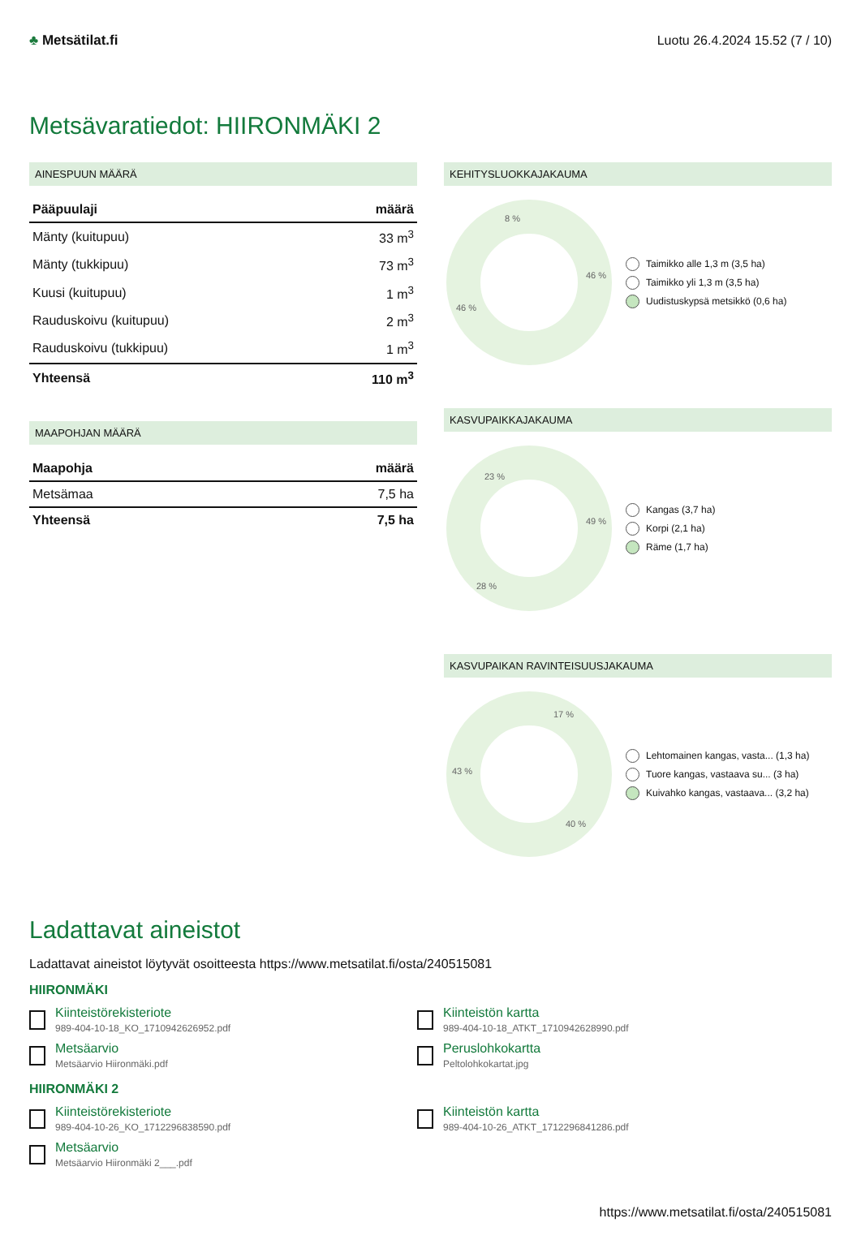♣ Metsätilat.fi Luotu 26.4.2024 15.52 (7 / 10)
Metsävaratiedot: HIIRONMÄKI 2
AINESPUUN MÄÄRÄ
| Pääpuulaji | määrä |
| --- | --- |
| Mänty (kuitupuu) | 33 m<sup>3</sup> |
| Mänty (tukkipuu) | 73 m<sup>3</sup> |
| Kuusi (kuitupuu) | 1 m<sup>3</sup> |
| Rauduskoivu (kuitupuu) | 2 m<sup>3</sup> |
| Rauduskoivu (tukkipuu) | 1 m<sup>3</sup> |
| Yhteensä | 110 m<sup>3</sup> |
MAAPOHJAN MÄÄRÄ
| Maapohja | määrä |
| --- | --- |
| Metsämaa | 7,5 ha |
| Yhteensä | 7,5 ha |
KEHITYSLUOKKAJAKAUMA
46 %
46 %
8 %
Taimikko alle 1,3 m (3,5 ha)
Taimikko yli 1,3 m (3,5 ha)
Uudistuskypsä metsikkö (0,6 ha)
KASVUPAIKKAJAKAUMA
49 %
28 %
23 %
Kangas (3,7 ha)
Korpi (2,1 ha)
Räme (1,7 ha)
KASVUPAIKAN RAVINTEISUUSJAKAUMA
17 %
40 %
43 %
Lehtomainen kangas, vasta... (1,3 ha)
Tuore kangas, vastaava su... (3 ha)
Kuivahko kangas, vastaava... (3,2 ha)
Ladattavat aineistot
Ladattavat aineistot löytyvät osoitteesta https://www.metsatilat.fi/osta/240515081
HIIRONMÄKI
Kiinteistörekisteriote
989-404-10-18_KO_1710942626952.pdf
Kiinteistön kartta
989-404-10-18_ATKT_1710942628990.pdf
Metsäarvio
Metsäarvio Hiironmäki.pdf
Peruslohkokartta
Peltolohkokartat.jpg
HIIRONMÄKI 2
Kiinteistörekisteriote
989-404-10-26_KO_1712296838590.pdf
Kiinteistön kartta
989-404-10-26_ATKT_1712296841286.pdf
Metsäarvio
Metsäarvio Hiironmäki 2___.pdf
https://www.metsatilat.fi/osta/240515081